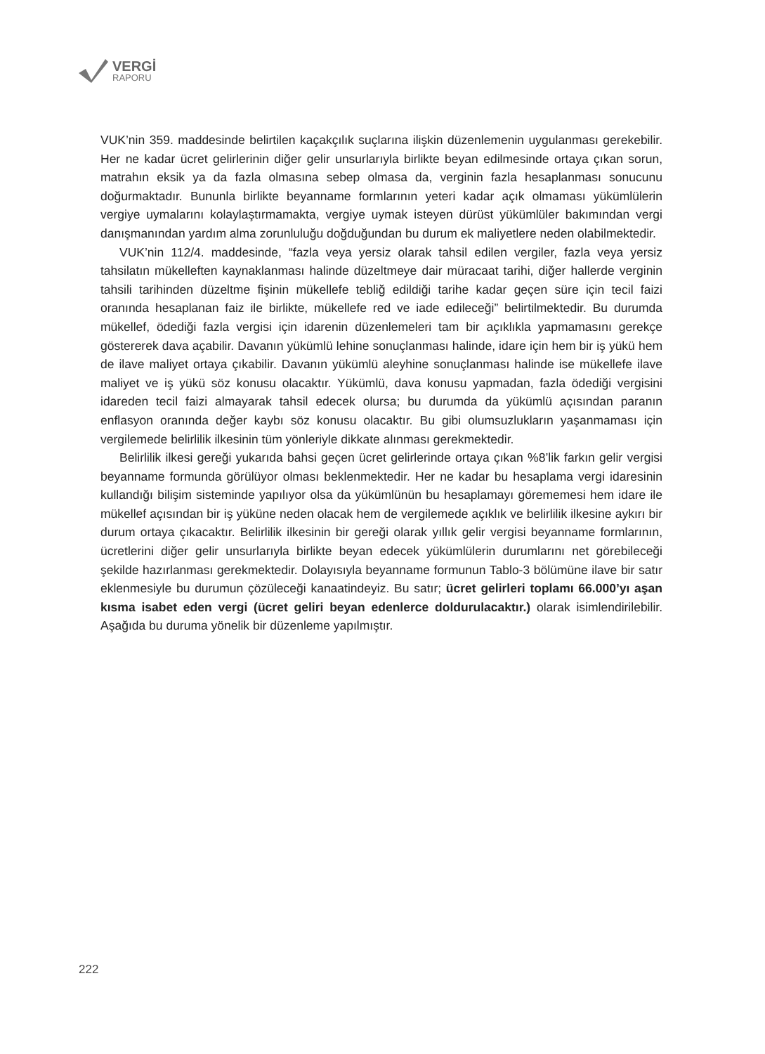VERGİ
RAPORU
VUK’nin 359. maddesinde belirtilen kaçakçılık suçlarına ilişkin düzenlemenin uygulanması gerekebilir. Her ne kadar ücret gelirlerinin diğer gelir unsurlarıyla birlikte beyan edilmesinde ortaya çıkan sorun, matrahın eksik ya da fazla olmasına sebep olmasa da, verginin fazla hesaplanması sonucunu doğurmaktadır. Bununla birlikte beyanname formlarının yeteri kadar açık olmaması yükümlülerin vergiye uymalarını kolaylaştırmamakta, vergiye uymak isteyen dürüst yükümlüler bakımından vergi danışmanından yardım alma zorunluluğu doğduğundan bu durum ek maliyetlere neden olabilmektedir.
VUK’nin 112/4. maddesinde, “fazla veya yersiz olarak tahsil edilen vergiler, fazla veya yersiz tahsilatın mükelleften kaynaklanması halinde düzeltmeye dair müracaat tarihi, diğer hallerde verginin tahsili tarihinden düzeltme fişinin mükellefe tebliğ edildiği tarihe kadar geçen süre için tecil faizi oranında hesaplanan faiz ile birlikte, mükellefe red ve iade edileceği” belirtilmektedir. Bu durumda mükellef, ödediği fazla vergisi için idarenin düzenlemeleri tam bir açıklıkla yapmamasını gerekçe göstererek dava açabilir. Davanın yükümlü lehine sonuçlanması halinde, idare için hem bir iş yükü hem de ilave maliyet ortaya çıkabilir. Davanın yükümlü aleyhine sonuçlanması halinde ise mükellefe ilave maliyet ve iş yükü söz konusu olacaktır. Yükümlü, dava konusu yapmadan, fazla ödediği vergisini idareden tecil faizi almayarak tahsil edecek olursa; bu durumda da yükümlü açısından paranın enflasyon oranında değer kaybı söz konusu olacaktır. Bu gibi olumsuzlukların yaşanmaması için vergilemede belirlilik ilkesinin tüm yönleriyle dikkate alınması gerekmektedir.
Belirlilik ilkesi gereği yukarıda bahsi geçen ücret gelirlerinde ortaya çıkan %8’lik farkın gelir vergisi beyanname formunda görülüyor olması beklenmektedir. Her ne kadar bu hesaplama vergi idaresinin kullandığı bilişim sisteminde yapılıyor olsa da yükümlünün bu hesaplamayı görememesi hem idare ile mükellef açısından bir iş yüküne neden olacak hem de vergilemede açıklık ve belirlilik ilkesine aykırı bir durum ortaya çıkacaktır. Belirlilik ilkesinin bir gereği olarak yıllık gelir vergisi beyanname formlarının, ücretlerini diğer gelir unsurlarıyla birlikte beyan edecek yükümlülerin durumlarını net görebileceği şekilde hazırlanması gerekmektedir. Dolayısıyla beyanname formunun Tablo-3 bölümüne ilave bir satır eklenmesiyle bu durumun çözüleceği kanaatindeyiz. Bu satır; ücret gelirleri toplamı 66.000’yı aşan kısma isabet eden vergi (ücret geliri beyan edenlerce doldurulacaktır.) olarak isimlendirilebilir. Aşağıda bu duruma yönelik bir düzenleme yapılmıştır.
222